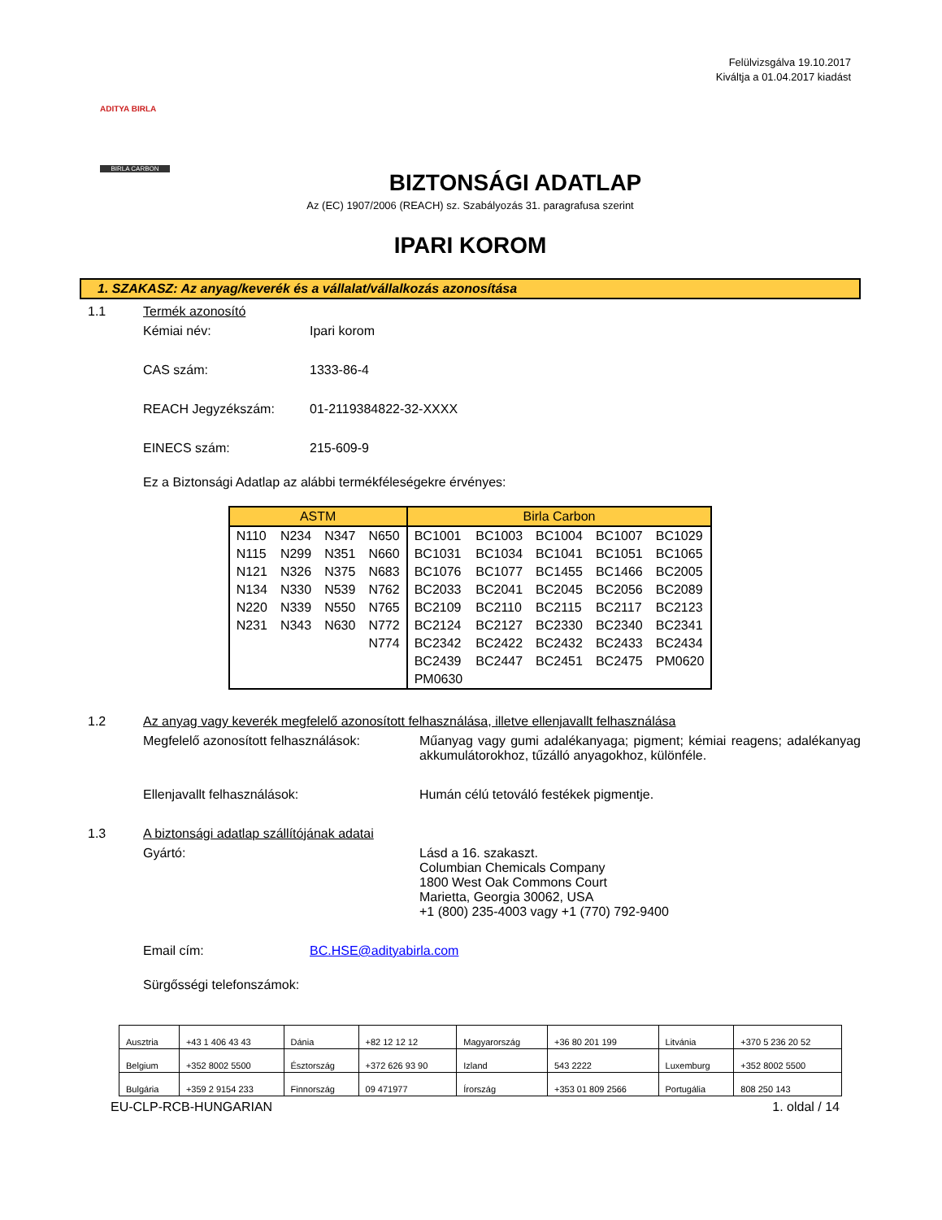Felülvizsgálva 19.10.2017
Kiváltja a 01.04.2017 kiadást
BIRLA CARBON
ADITYA BIRLA
BIZTONSÁGI ADATLAP
Az (EC) 1907/2006 (REACH) sz. Szabályozás 31. paragrafusa szerint
IPARI KOROM
1. SZAKASZ: Az anyag/keverék és a vállalat/vállalkozás azonosítása
1.1 Termék azonosító
Kémiai név: Ipari korom
CAS szám: 1333-86-4
REACH Jegyzékszám: 01-2119384822-32-XXXX
EINECS szám: 215-609-9
Ez a Biztonsági Adatlap az alábbi termékféleségekre érvényes:
| ASTM | | | | Birla Carbon | | | | |
| --- | --- | --- | --- | --- | --- | --- | --- | --- |
| N110 | N234 | N347 | N650 | BC1001 | BC1003 | BC1004 | BC1007 | BC1029 |
| N115 | N299 | N351 | N660 | BC1031 | BC1034 | BC1041 | BC1051 | BC1065 |
| N121 | N326 | N375 | N683 | BC1076 | BC1077 | BC1455 | BC1466 | BC2005 |
| N134 | N330 | N539 | N762 | BC2033 | BC2041 | BC2045 | BC2056 | BC2089 |
| N220 | N339 | N550 | N765 | BC2109 | BC2110 | BC2115 | BC2117 | BC2123 |
| N231 | N343 | N630 | N772 | BC2124 | BC2127 | BC2330 | BC2340 | BC2341 |
| | | | N774 | BC2342 | BC2422 | BC2432 | BC2433 | BC2434 |
| | | | | BC2439 | BC2447 | BC2451 | BC2475 | PM0620 |
| | | | | PM0630 | | | | |
1.2 Az anyag vagy keverék megfelelő azonosított felhasználása, illetve ellenjavallt felhasználása
Megfelelő azonosított felhasználások:
Műanyag vagy gumi adalékanyaga; pigment; kémiai reagens; adalékanyag akkumulátorokhoz, tűzálló anyagokhoz, különféle.
Ellenjavallt felhasználások: Humán célú tetováló festékek pigmentje.
1.3 A biztonsági adatlap szállítójának adatai
Gyártó: Lásd a 16. szakaszt.
Columbian Chemicals Company
1800 West Oak Commons Court
Marietta, Georgia 30062, USA
+1 (800) 235-4003 vagy +1 (770) 792-9400
Email cím: BC.HSE@adityabirla.com
Sürgősségi telefonszámok:
| Ausztria | +43 1 406 43 43 | Dánia | +82 12 12 12 | Magyarország | +36 80 201 199 | Litvánia | +370 5 236 20 52 |
| Belgium | +352 8002 5500 | Észtország | +372 626 93 90 | Izland | 543 2222 | Luxemburg | +352 8002 5500 |
| Bulgária | +359 2 9154 233 | Finnország | 09 471977 | Írország | +353 01 809 2566 | Portugália | 808 250 143 |
EU-CLP-RCB-HUNGARIAN 1. oldal / 14